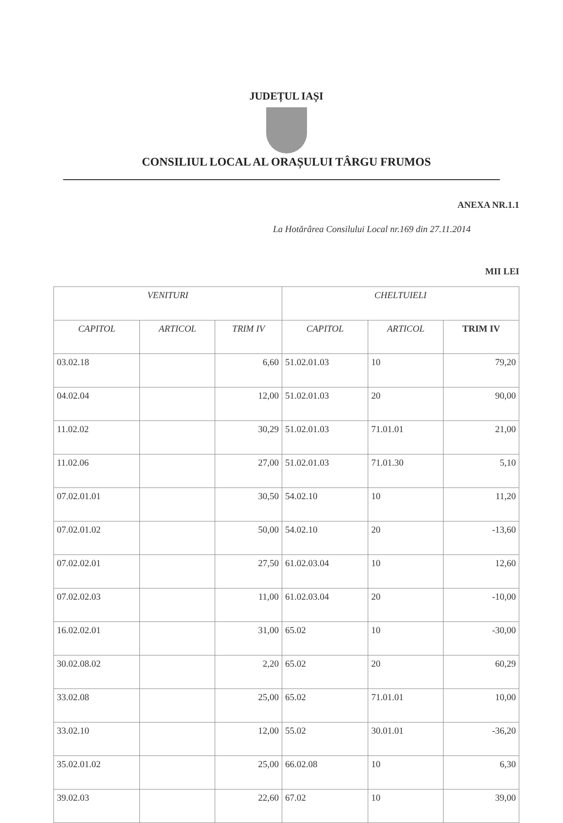JUDEȚUL IAȘI
CONSILIUL LOCAL AL ORAȘULUI TÂRGU FRUMOS
ANEXA NR.1.1
La Hotărârea Consilului Local nr.169 din 27.11.2014
MII LEI
| VENITURI | | | CHELTUIELI | | |
| --- | --- | --- | --- | --- | --- |
| CAPITOL | ARTICOL | TRIM IV | CAPITOL | ARTICOL | TRIM IV |
| 03.02.18 | | 6,60 | 51.02.01.03 | 10 | 79,20 |
| 04.02.04 | | 12,00 | 51.02.01.03 | 20 | 90,00 |
| 11.02.02 | | 30,29 | 51.02.01.03 | 71.01.01 | 21,00 |
| 11.02.06 | | 27,00 | 51.02.01.03 | 71.01.30 | 5,10 |
| 07.02.01.01 | | 30,50 | 54.02.10 | 10 | 11,20 |
| 07.02.01.02 | | 50,00 | 54.02.10 | 20 | -13,60 |
| 07.02.02.01 | | 27,50 | 61.02.03.04 | 10 | 12,60 |
| 07.02.02.03 | | 11,00 | 61.02.03.04 | 20 | -10,00 |
| 16.02.02.01 | | 31,00 | 65.02 | 10 | -30,00 |
| 30.02.08.02 | | 2,20 | 65.02 | 20 | 60,29 |
| 33.02.08 | | 25,00 | 65.02 | 71.01.01 | 10,00 |
| 33.02.10 | | 12,00 | 55.02 | 30.01.01 | -36,20 |
| 35.02.01.02 | | 25,00 | 66.02.08 | 10 | 6,30 |
| 39.02.03 | | 22,60 | 67.02 | 10 | 39,00 |